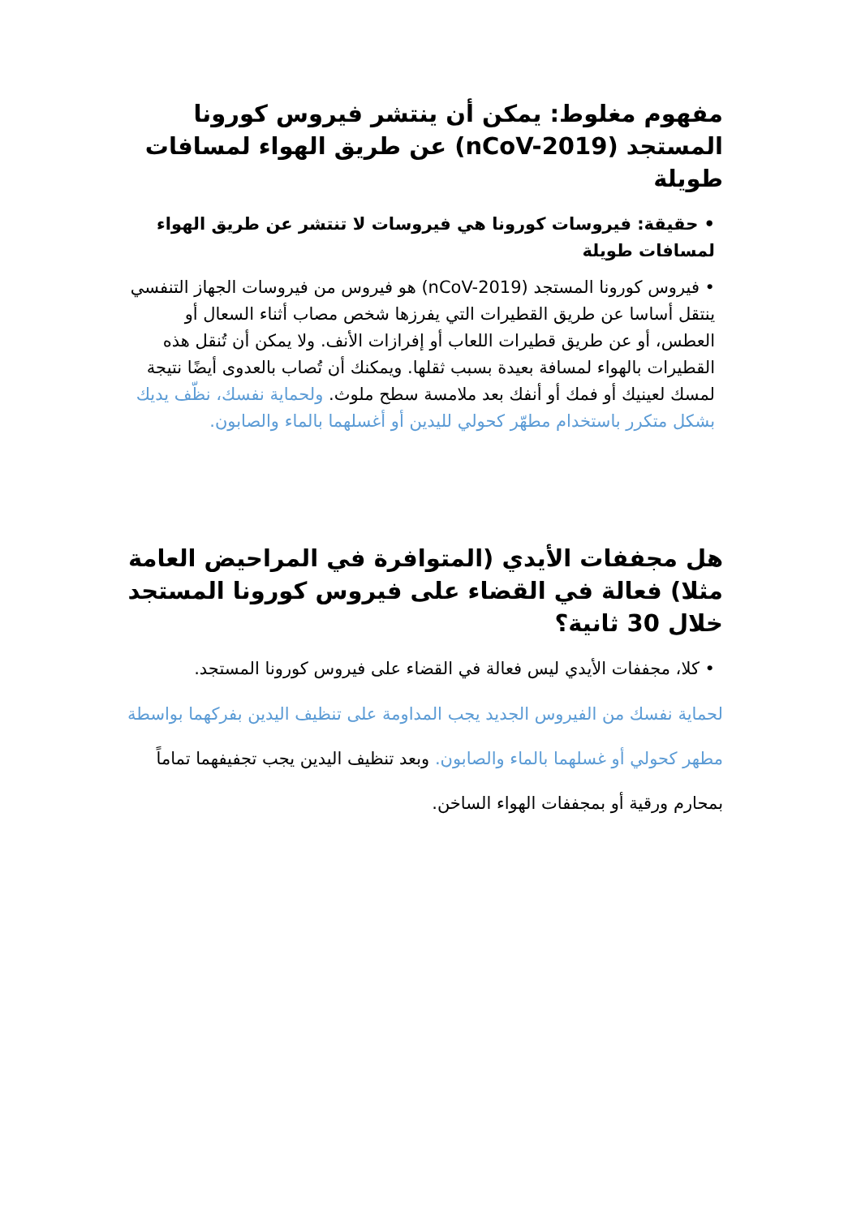مفهوم مغلوط: يمكن أن ينتشر فيروس كورونا المستجد (nCoV-2019) عن طريق الهواء لمسافات طويلة
• حقيقة: فيروسات كورونا هي فيروسات لا تنتشر عن طريق الهواء لمسافات طويلة
• فيروس كورونا المستجد (nCoV-2019) هو فيروس من فيروسات الجهاز التنفسي ينتقل أساسا عن طريق القطيرات التي يفرزها شخص مصاب أثناء السعال أو العطس، أو عن طريق قطيرات اللعاب أو إفرازات الأنف. ولا يمكن أن تُنقل هذه القطيرات بالهواء لمسافة بعيدة بسبب ثقلها. ويمكنك أن تُصاب بالعدوى أيضًا نتيجة لمسك لعينيك أو فمك أو أنفك بعد ملامسة سطح ملوث. ولحماية نفسك، نظّف يديك بشكل متكرر باستخدام مطهّر كحولي لليدين أو أغسلهما بالماء والصابون.
هل مجففات الأيدي (المتوافرة في المراحيض العامة مثلا) فعالة في القضاء على فيروس كورونا المستجد خلال 30 ثانية؟
• كلا، مجففات الأيدي ليس فعالة في القضاء على فيروس كورونا المستجد.
لحماية نفسك من الفيروس الجديد يجب المداومة على تنظيف اليدين بفركهما بواسطة مطهر كحولي أو غسلهما بالماء والصابون. وبعد تنظيف اليدين يجب تجفيفهما تماماً بمحارم ورقية أو بمجففات الهواء الساخن.